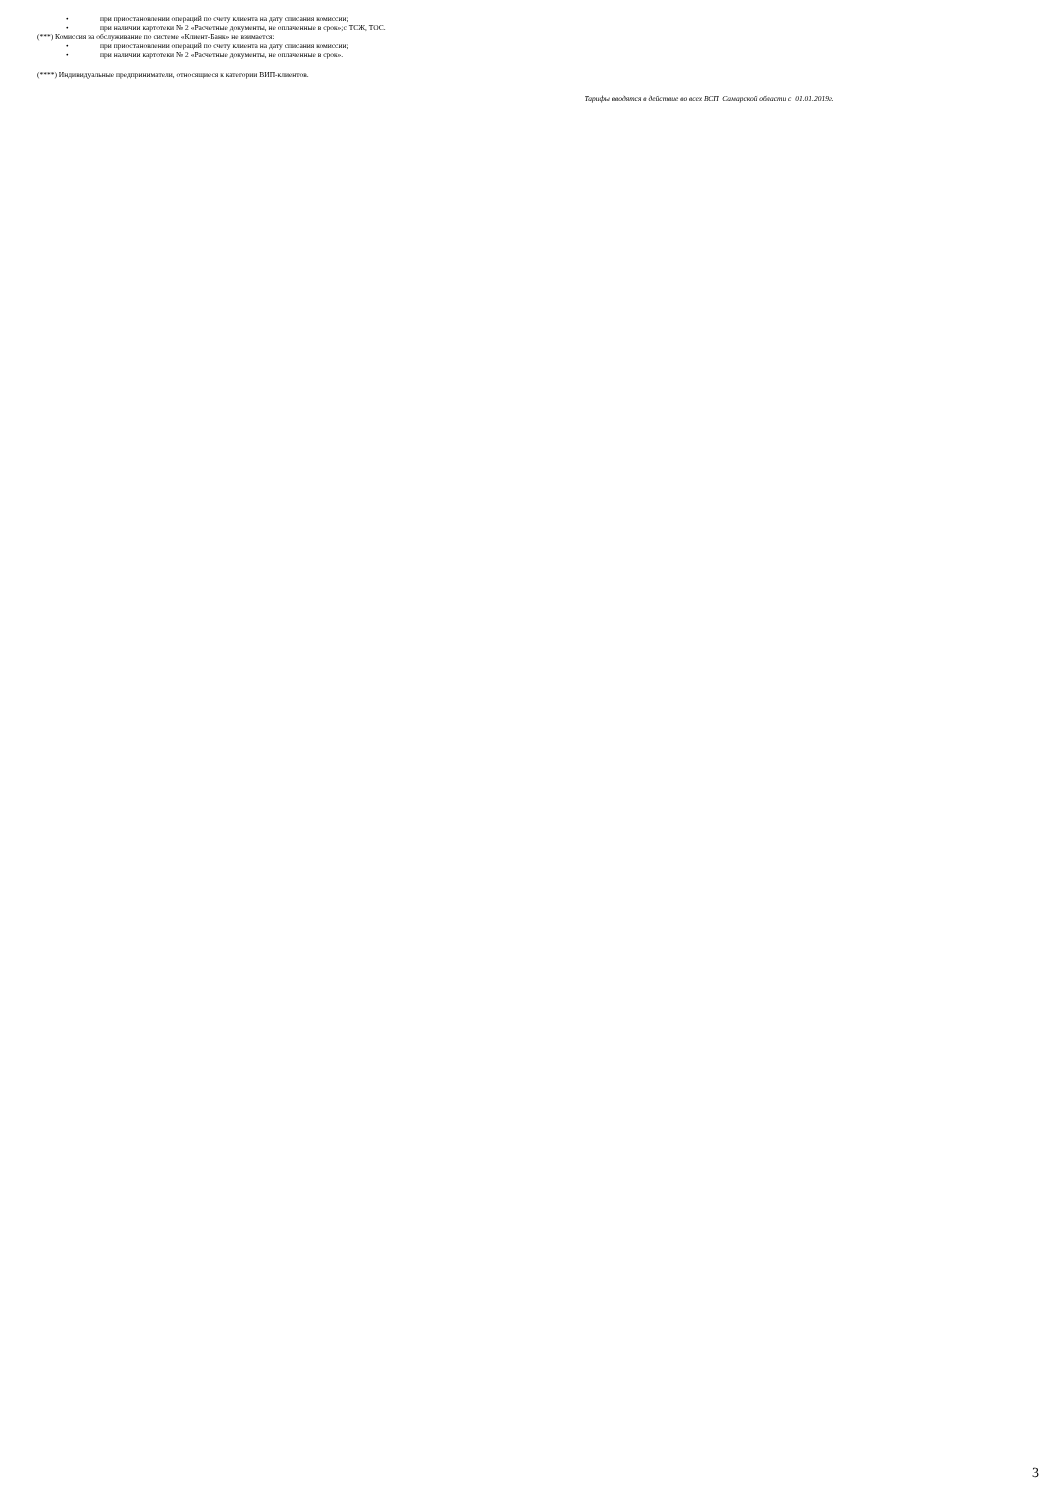• при приостановлении операций по счету клиента на дату списания комиссии;
• при наличии картотеки № 2 «Расчетные документы, не оплаченные в срок»;с ТСЖ, ТОС.
(***) Комиссия за обслуживание по системе «Клиент-Банк» не взимается:
• при приостановлении операций по счету клиента на дату списания комиссии;
• при наличии картотеки № 2 «Расчетные документы, не оплаченные в срок».
(****) Индивидуальные предприниматели, относящиеся к категории ВИП-клиентов.
Тарифы вводятся в действие во всех ВСП Самарской области с 01.01.2019г.
3